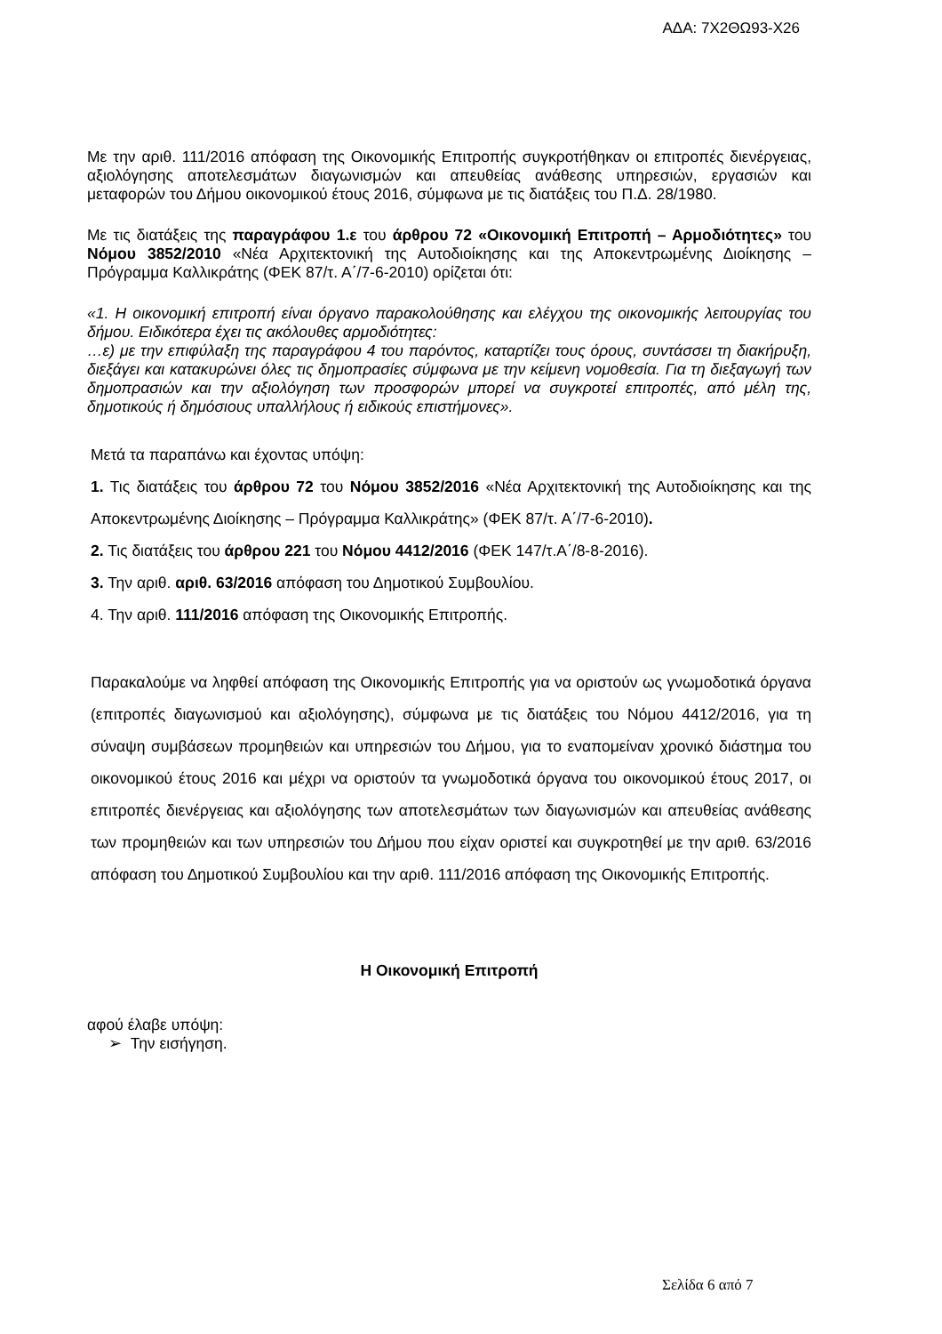ΑΔΑ: 7Χ2ΘΩ93-Χ26
Με την αριθ. 111/2016 απόφαση της Οικονομικής Επιτροπής συγκροτήθηκαν οι επιτροπές διενέργειας, αξιολόγησης αποτελεσμάτων διαγωνισμών και απευθείας ανάθεσης υπηρεσιών, εργασιών και μεταφορών του Δήμου οικονομικού έτους 2016, σύμφωνα με τις διατάξεις του Π.Δ. 28/1980.
Με τις διατάξεις της παραγράφου 1.ε του άρθρου 72 «Οικονομική Επιτροπή – Αρμοδιότητες» του Νόμου 3852/2010 «Νέα Αρχιτεκτονική της Αυτοδιοίκησης και της Αποκεντρωμένης Διοίκησης – Πρόγραμμα Καλλικράτης (ΦΕΚ 87/τ. Α΄/7-6-2010) ορίζεται ότι:
«1. Η οικονομική επιτροπή είναι όργανο παρακολούθησης και ελέγχου της οικονομικής λειτουργίας του δήμου. Ειδικότερα έχει τις ακόλουθες αρμοδιότητες:
…ε) με την επιφύλαξη της παραγράφου 4 του παρόντος, καταρτίζει τους όρους, συντάσσει τη διακήρυξη, διεξάγει και κατακυρώνει όλες τις δημοπρασίες σύμφωνα με την κείμενη νομοθεσία. Για τη διεξαγωγή των δημοπρασιών και την αξιολόγηση των προσφορών μπορεί να συγκροτεί επιτροπές, από μέλη της, δημοτικούς ή δημόσιους υπαλλήλους ή ειδικούς επιστήμονες».
Μετά τα παραπάνω και έχοντας υπόψη:
1. Τις διατάξεις του άρθρου 72 του Νόμου 3852/2016 «Νέα Αρχιτεκτονική της Αυτοδιοίκησης και της Αποκεντρωμένης Διοίκησης – Πρόγραμμα Καλλικράτης» (ΦΕΚ 87/τ. Α΄/7-6-2010).
2. Τις διατάξεις του άρθρου 221 του Νόμου 4412/2016 (ΦΕΚ 147/τ.Α΄/8-8-2016).
3. Την αριθ. αριθ. 63/2016 απόφαση του Δημοτικού Συμβουλίου.
4. Την αριθ. 111/2016 απόφαση της Οικονομικής Επιτροπής.
Παρακαλούμε να ληφθεί απόφαση της Οικονομικής Επιτροπής για να οριστούν ως γνωμοδοτικά όργανα (επιτροπές διαγωνισμού και αξιολόγησης), σύμφωνα με τις διατάξεις του Νόμου 4412/2016, για τη σύναψη συμβάσεων προμηθειών και υπηρεσιών του Δήμου, για το εναπομείναν χρονικό διάστημα του οικονομικού έτους 2016 και μέχρι να οριστούν τα γνωμοδοτικά όργανα του οικονομικού έτους 2017, οι επιτροπές διενέργειας και αξιολόγησης των αποτελεσμάτων των διαγωνισμών και απευθείας ανάθεσης των προμηθειών και των υπηρεσιών του Δήμου που είχαν οριστεί και συγκροτηθεί με την αριθ. 63/2016 απόφαση του Δημοτικού Συμβουλίου και την αριθ. 111/2016 απόφαση της Οικονομικής Επιτροπής.
Η Οικονομική Επιτροπή
αφού έλαβε υπόψη:
➢ Την εισήγηση.
Σελίδα 6 από 7